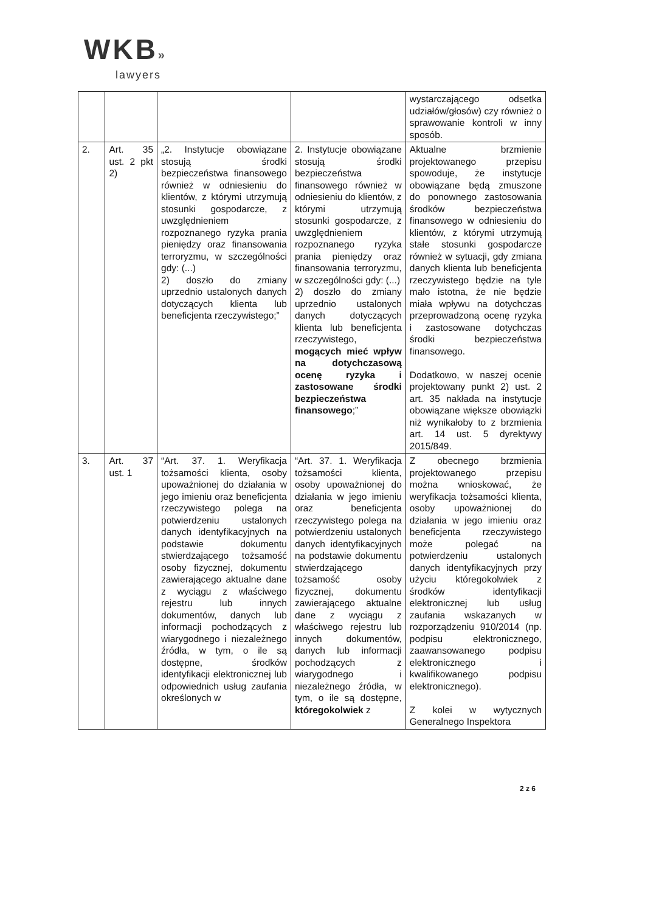WKB»
lawyers
| | | | | wystarczającego odsetka udziałów/głosów) czy również o sprawowanie kontroli w inny sposób. |
| 2. | Art. 35 ust. 2 pkt 2) | „2. Instytucje obowiązane stosują środki bezpieczeństwa finansowego również w odniesieniu do klientów, z którymi utrzymują stosunki gospodarcze, z uwzględnieniem rozpoznanego ryzyka prania pieniędzy oraz finansowania terroryzmu, w szczególności gdy: (...) 2) doszło do zmiany uprzednio ustalonych danych dotyczących klienta lub beneficjenta rzeczywistego;” | 2. Instytucje obowiązane stosują środki bezpieczeństwa finansowego również w odniesieniu do klientów, z którymi utrzymują stosunki gospodarcze, z uwzględnieniem rozpoznanego ryzyka prania pieniędzy oraz finansowania terroryzmu, w szczególności gdy: (...) 2) doszło do zmiany uprzednio ustalonych danych dotyczących klienta lub beneficjenta rzeczywistego, mogących mieć wpływ na dotychczasową ocenę ryzyka i zastosowane środki bezpieczeństwa finansowego ;” | Aktualne brzmienie projektowanego przepisu spowoduje, że instytucje obowiązane będą zmuszone do ponownego zastosowania środków bezpieczeństwa finansowego w odniesieniu do klientów, z którymi utrzymują stałe stosunki gospodarcze również w sytuacji, gdy zmiana danych klienta lub beneficjenta rzeczywistego będzie na tyle mało istotna, że nie będzie miała wpływu na dotychczas przeprowadzoną ocenę ryzyka i zastosowane dotychczas środki bezpieczeństwa finansowego. Dodatkowo, w naszej ocenie projektowany punkt 2) ust. 2 art. 35 nakłada na instytucje obowiązane większe obowiązki niż wynikałoby to z brzmienia art. 14 ust. 5 dyrektywy 2015/849. |
| 3. | Art. 37 ust. 1 | “Art. 37. 1. Weryfikacja tożsamości klienta, osoby upoważnionej do działania w jego imieniu oraz beneficjenta rzeczywistego polega na potwierdzeniu ustalonych danych identyfikacyjnych na podstawie dokumentu stwierdzającego tożsamość osoby fizycznej, dokumentu zawierającego aktualne dane z wyciągu z właściwego rejestru lub innych dokumentów, danych lub informacji pochodzących z wiarygodnego i niezależnego źródła, w tym, o ile są dostępne, środków identyfikacji elektronicznej lub odpowiednich usług zaufania określonych w | “Art. 37. 1. Weryfikacja tożsamości klienta, osoby upoważnionej do działania w jego imieniu oraz beneficjenta rzeczywistego polega na potwierdzeniu ustalonych danych identyfikacyjnych na podstawie dokumentu stwierdzającego tożsamość osoby fizycznej, dokumentu zawierającego aktualne dane z wyciągu z właściwego rejestru lub innych dokumentów, danych lub informacji pochodzących z wiarygodnego i niezależnego źródła, w tym, o ile są dostępne, któregokolwiek z | Z obecnego brzmienia projektowanego przepisu można wnioskować, że weryfikacja tożsamości klienta, osoby upoważnionej do działania w jego imieniu oraz beneficjenta rzeczywistego może polegać na potwierdzeniu ustalonych danych identyfikacyjnych przy użyciu któregokolwiek z środków identyfikacji elektronicznej lub usług zaufania wskazanych w rozporządzeniu 910/2014 (np. podpisu elektronicznego, zaawansowanego podpisu elektronicznego i kwalifikowanego podpisu elektronicznego). Z kolei w wytycznych Generalnego Inspektora |
2 z 6